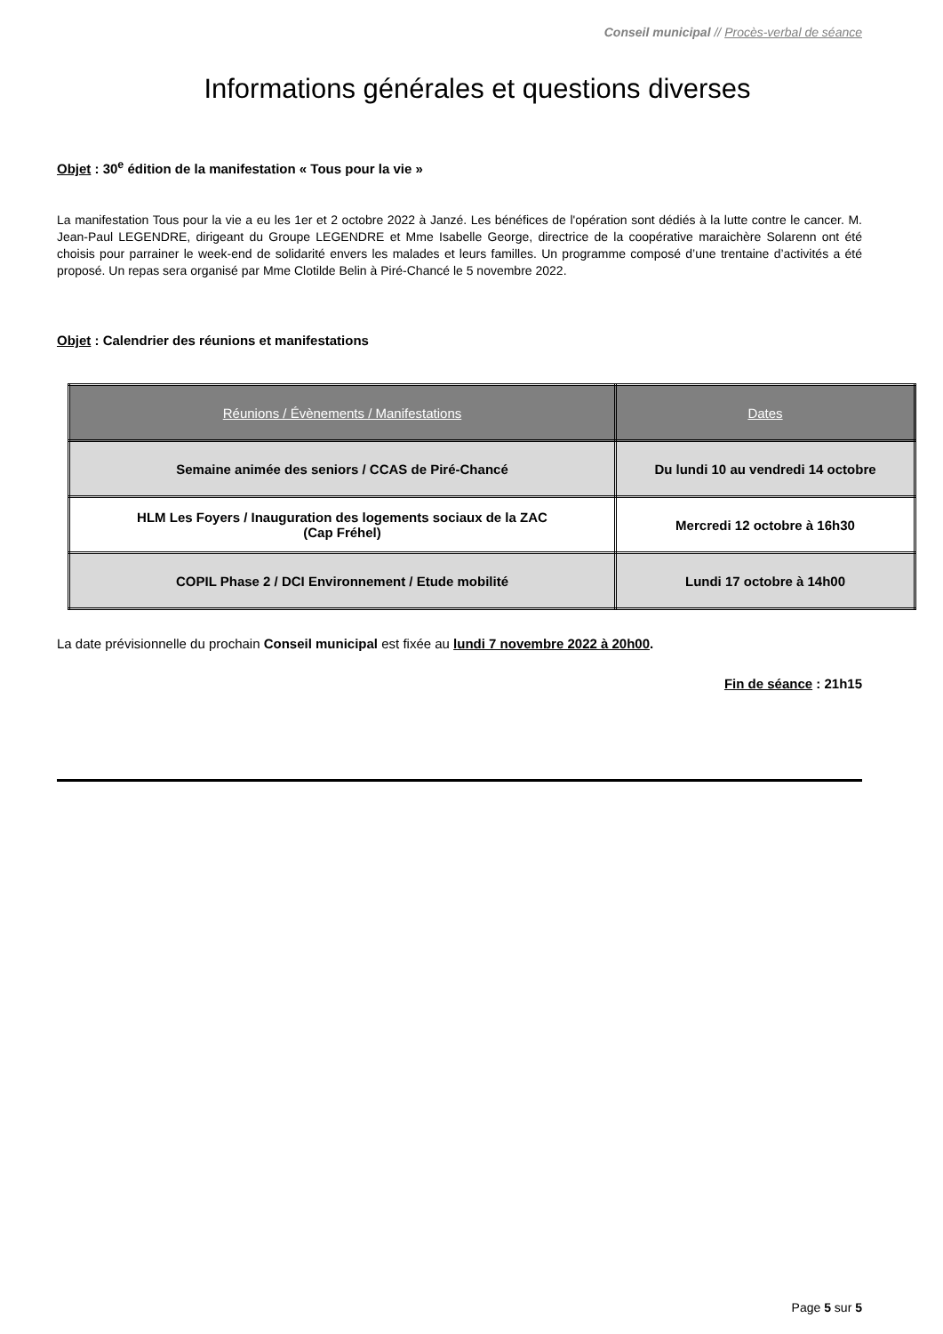Conseil municipal // Procès-verbal de séance
Informations générales et questions diverses
Objet : 30<sup>e</sup> édition de la manifestation « Tous pour la vie »
La manifestation Tous pour la vie a eu les 1er et 2 octobre 2022 à Janzé. Les bénéfices de l'opération sont dédiés à la lutte contre le cancer. M. Jean-Paul LEGENDRE, dirigeant du Groupe LEGENDRE et Mme Isabelle George, directrice de la coopérative maraichère Solarenn ont été choisis pour parrainer le week-end de solidarité envers les malades et leurs familles. Un programme composé d’une trentaine d’activités a été proposé. Un repas sera organisé par Mme Clotilde Belin à Piré-Chancé le 5 novembre 2022.
Objet : Calendrier des réunions et manifestations
| Réunions / Évènements / Manifestations | Dates |
| --- | --- |
| Semaine animée des seniors / CCAS de Piré-Chancé | Du lundi 10 au vendredi 14 octobre |
| HLM Les Foyers / Inauguration des logements sociaux de la ZAC (Cap Fréhel) | Mercredi 12 octobre à 16h30 |
| COPIL Phase 2 / DCI Environnement / Etude mobilité | Lundi 17 octobre à 14h00 |
La date prévisionnelle du prochain Conseil municipal est fixée au lundi 7 novembre 2022 à 20h00.
Fin de séance : 21h15
Page 5 sur 5